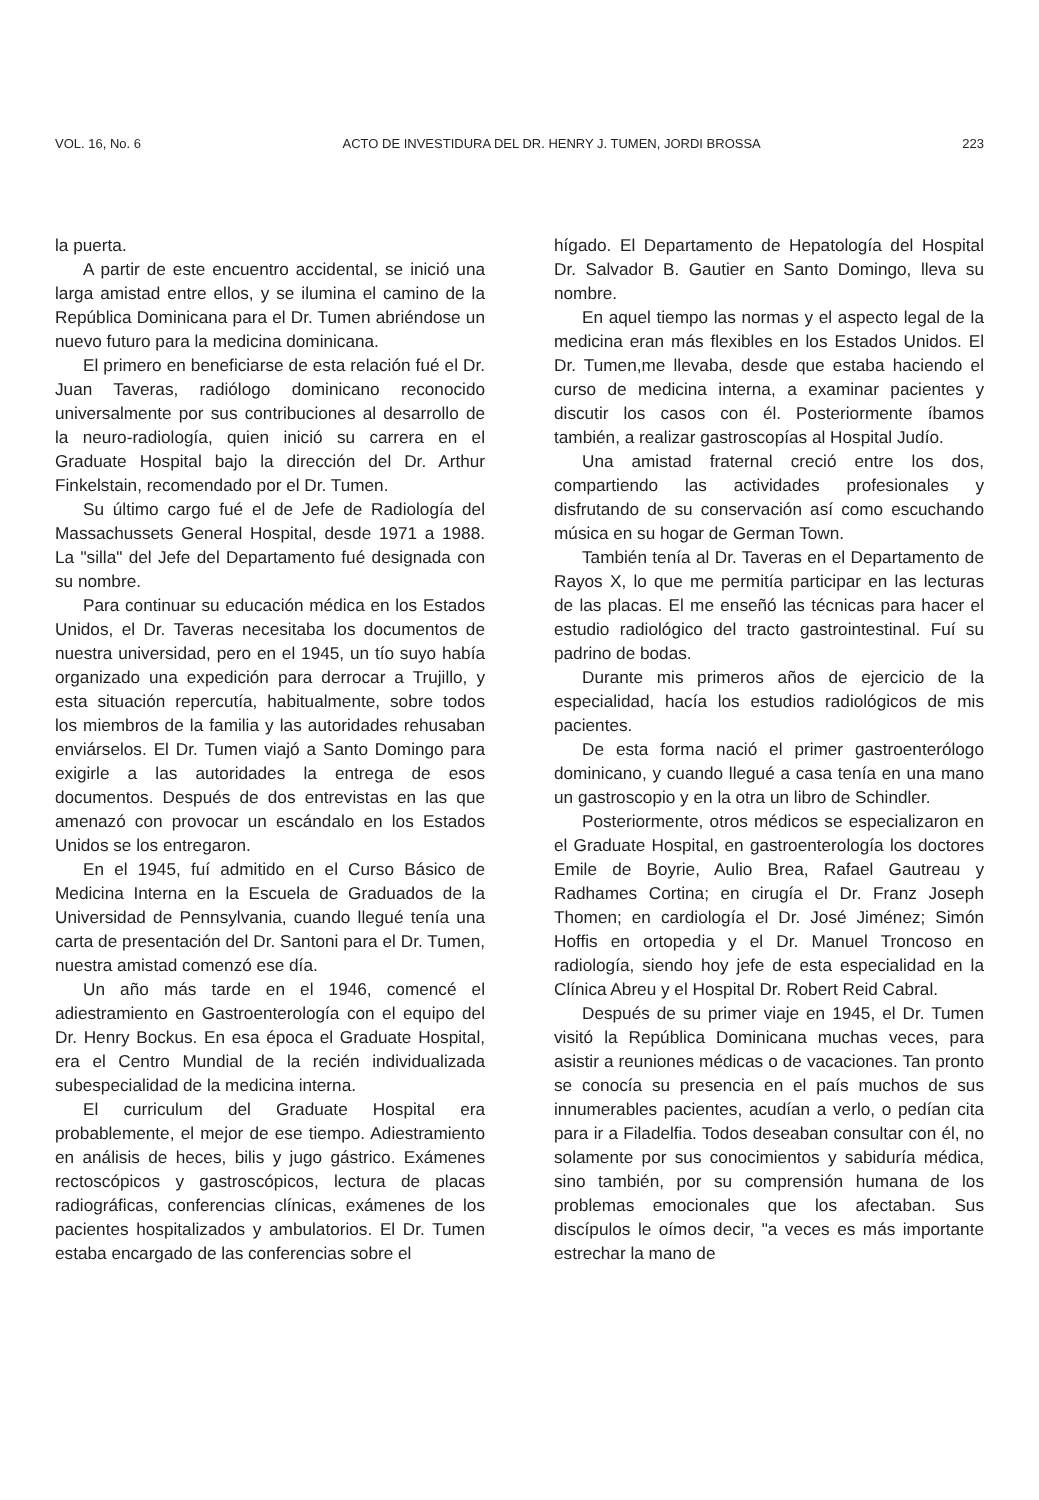VOL. 16, No. 6 ACTO DE INVESTIDURA DEL DR. HENRY J. TUMEN, JORDI BROSSA 223
la puerta.
A partir de este encuentro accidental, se inició una larga amistad entre ellos, y se ilumina el camino de la República Dominicana para el Dr. Tumen abriéndose un nuevo futuro para la medicina dominicana.
El primero en beneficiarse de esta relación fué el Dr. Juan Taveras, radiólogo dominicano reconocido universalmente por sus contribuciones al desarrollo de la neuro-radiología, quien inició su carrera en el Graduate Hospital bajo la dirección del Dr. Arthur Finkelstain, recomendado por el Dr. Tumen.
Su último cargo fué el de Jefe de Radiología del Massachussets General Hospital, desde 1971 a 1988. La "silla" del Jefe del Departamento fué designada con su nombre.
Para continuar su educación médica en los Estados Unidos, el Dr. Taveras necesitaba los documentos de nuestra universidad, pero en el 1945, un tío suyo había organizado una expedición para derrocar a Trujillo, y esta situación repercutía, habitualmente, sobre todos los miembros de la familia y las autoridades rehusaban enviárselos. El Dr. Tumen viajó a Santo Domingo para exigirle a las autoridades la entrega de esos documentos. Después de dos entrevistas en las que amenazó con provocar un escándalo en los Estados Unidos se los entregaron.
En el 1945, fuí admitido en el Curso Básico de Medicina Interna en la Escuela de Graduados de la Universidad de Pennsylvania, cuando llegué tenía una carta de presentación del Dr. Santoni para el Dr. Tumen, nuestra amistad comenzó ese día.
Un año más tarde en el 1946, comencé el adiestramiento en Gastroenterología con el equipo del Dr. Henry Bockus. En esa época el Graduate Hospital, era el Centro Mundial de la recién individualizada subespecialidad de la medicina interna.
El curriculum del Graduate Hospital era probablemente, el mejor de ese tiempo. Adiestramiento en análisis de heces, bilis y jugo gástrico. Exámenes rectoscópicos y gastroscópicos, lectura de placas radiográficas, conferencias clínicas, exámenes de los pacientes hospitalizados y ambulatorios. El Dr. Tumen estaba encargado de las conferencias sobre el
hígado. El Departamento de Hepatología del Hospital Dr. Salvador B. Gautier en Santo Domingo, lleva su nombre.
En aquel tiempo las normas y el aspecto legal de la medicina eran más flexibles en los Estados Unidos. El Dr. Tumen,me llevaba, desde que estaba haciendo el curso de medicina interna, a examinar pacientes y discutir los casos con él. Posteriormente íbamos también, a realizar gastroscopías al Hospital Judío.
Una amistad fraternal creció entre los dos, compartiendo las actividades profesionales y disfrutando de su conservación así como escuchando música en su hogar de German Town.
También tenía al Dr. Taveras en el Departamento de Rayos X, lo que me permitía participar en las lecturas de las placas. El me enseñó las técnicas para hacer el estudio radiológico del tracto gastrointestinal. Fuí su padrino de bodas.
Durante mis primeros años de ejercicio de la especialidad, hacía los estudios radiológicos de mis pacientes.
De esta forma nació el primer gastroenterólogo dominicano, y cuando llegué a casa tenía en una mano un gastroscopio y en la otra un libro de Schindler.
Posteriormente, otros médicos se especializaron en el Graduate Hospital, en gastroenterología los doctores Emile de Boyrie, Aulio Brea, Rafael Gautreau y Radhames Cortina; en cirugía el Dr. Franz Joseph Thomen; en cardiología el Dr. José Jiménez; Simón Hoffis en ortopedia y el Dr. Manuel Troncoso en radiología, siendo hoy jefe de esta especialidad en la Clínica Abreu y el Hospital Dr. Robert Reid Cabral.
Después de su primer viaje en 1945, el Dr. Tumen visitó la República Dominicana muchas veces, para asistir a reuniones médicas o de vacaciones. Tan pronto se conocía su presencia en el país muchos de sus innumerables pacientes, acudían a verlo, o pedían cita para ir a Filadelfia. Todos deseaban consultar con él, no solamente por sus conocimientos y sabiduría médica, sino también, por su comprensión humana de los problemas emocionales que los afectaban. Sus discípulos le oímos decir, "a veces es más importante estrechar la mano de